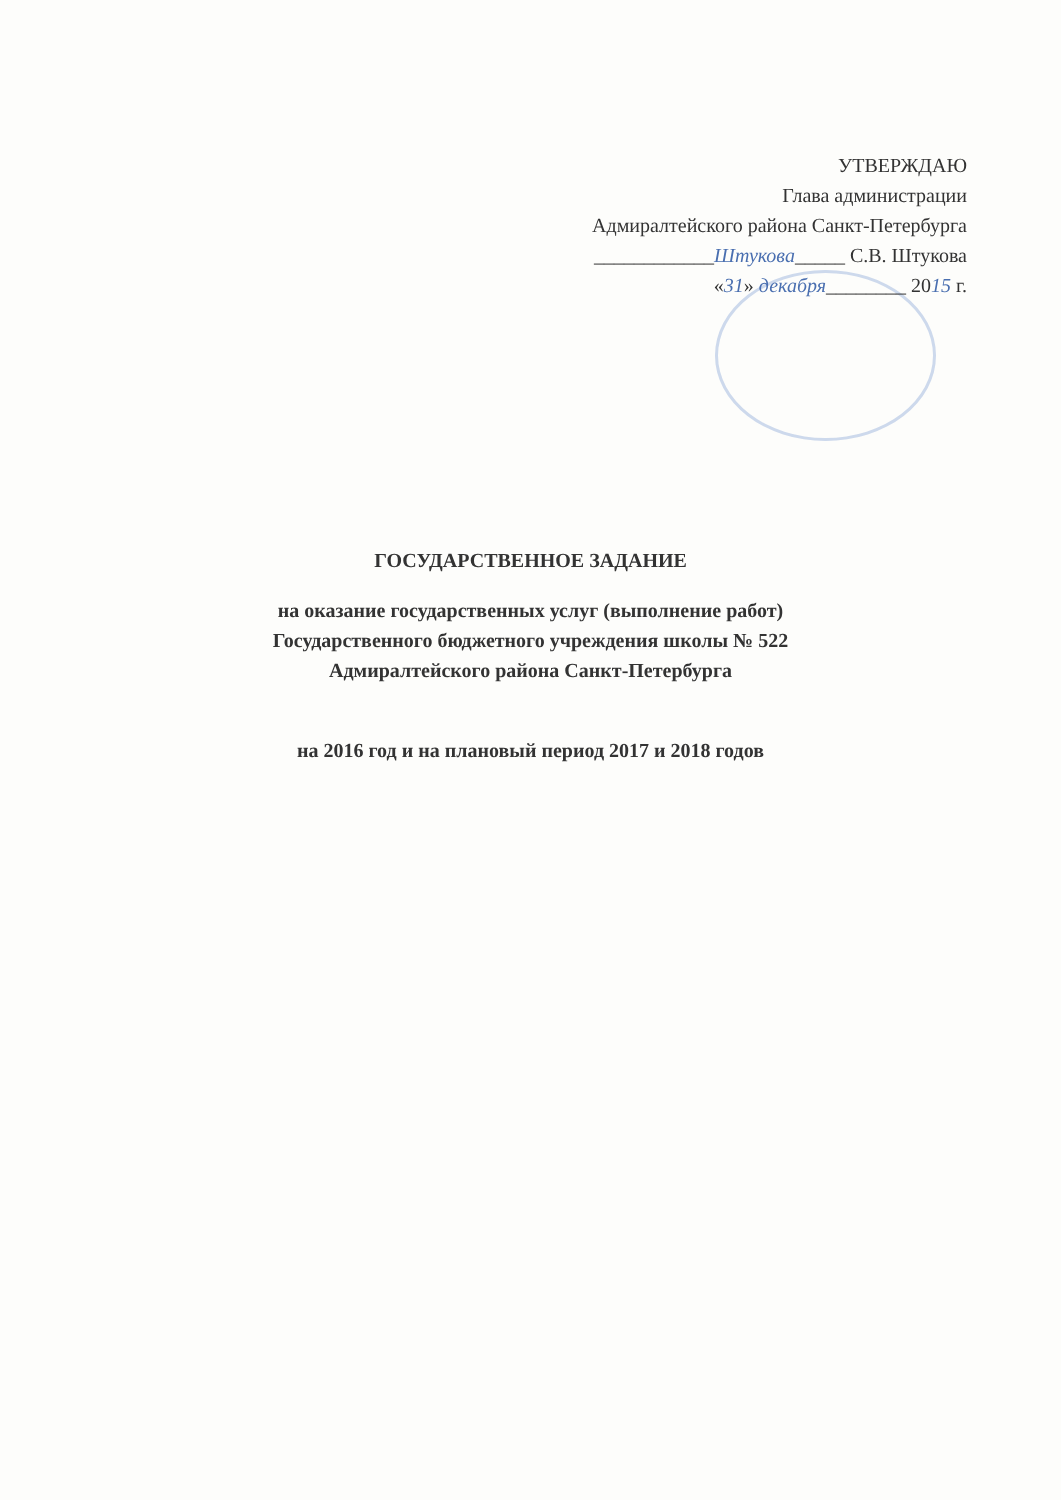УТВЕРЖДАЮ
Глава администрации
Адмиралтейского района Санкт-Петербурга
____________Штукова_____ С.В. Штукова
«31» декабря________ 2015 г.
ГОСУДАРСТВЕННОЕ ЗАДАНИЕ
на оказание государственных услуг (выполнение работ)
Государственного бюджетного учреждения школы № 522
Адмиралтейского района Санкт-Петербурга
на 2016 год и на плановый период 2017 и 2018 годов